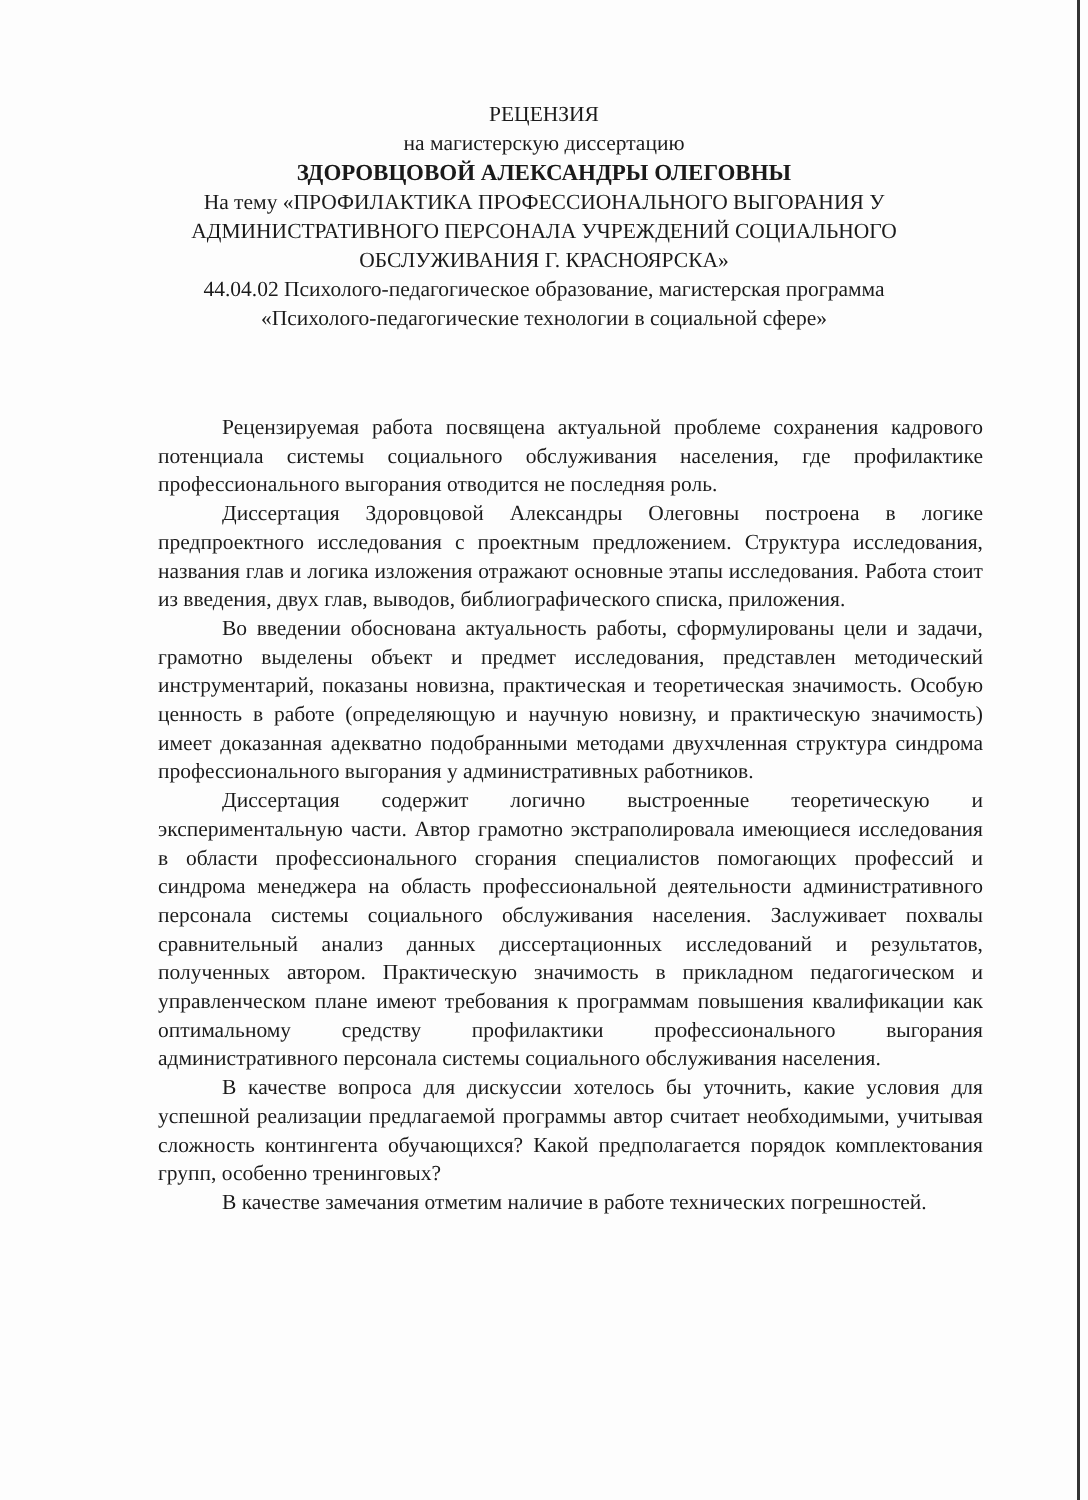РЕЦЕНЗИЯ
на магистерскую диссертацию
ЗДОРОВЦОВОЙ АЛЕКСАНДРЫ ОЛЕГОВНЫ
На тему «ПРОФИЛАКТИКА ПРОФЕССИОНАЛЬНОГО ВЫГОРАНИЯ У
АДМИНИСТРАТИВНОГО ПЕРСОНАЛА УЧРЕЖДЕНИЙ СОЦИАЛЬНОГО
ОБСЛУЖИВАНИЯ Г. КРАСНОЯРСКА»
44.04.02 Психолого-педагогическое образование, магистерская программа
«Психолого-педагогические технологии в социальной сфере»
Рецензируемая работа посвящена актуальной проблеме сохранения кадрового потенциала системы социального обслуживания населения, где профилактике профессионального выгорания отводится не последняя роль.
Диссертация Здоровцовой Александры Олеговны построена в логике предпроектного исследования с проектным предложением. Структура исследования, названия глав и логика изложения отражают основные этапы исследования. Работа стоит из введения, двух глав, выводов, библиографического списка, приложения.
Во введении обоснована актуальность работы, сформулированы цели и задачи, грамотно выделены объект и предмет исследования, представлен методический инструментарий, показаны новизна, практическая и теоретическая значимость. Особую ценность в работе (определяющую и научную новизну, и практическую значимость) имеет доказанная адекватно подобранными методами двухчленная структура синдрома профессионального выгорания у административных работников.
Диссертация содержит логично выстроенные теоретическую и экспериментальную части. Автор грамотно экстраполировала имеющиеся исследования в области профессионального сгорания специалистов помогающих профессий и синдрома менеджера на область профессиональной деятельности административного персонала системы социального обслуживания населения. Заслуживает похвалы сравнительный анализ данных диссертационных исследований и результатов, полученных автором. Практическую значимость в прикладном педагогическом и управленческом плане имеют требования к программам повышения квалификации как оптимальному средству профилактики профессионального выгорания административного персонала системы социального обслуживания населения.
В качестве вопроса для дискуссии хотелось бы уточнить, какие условия для успешной реализации предлагаемой программы автор считает необходимыми, учитывая сложность контингента обучающихся? Какой предполагается порядок комплектования групп, особенно тренинговых?
В качестве замечания отметим наличие в работе технических погрешностей.